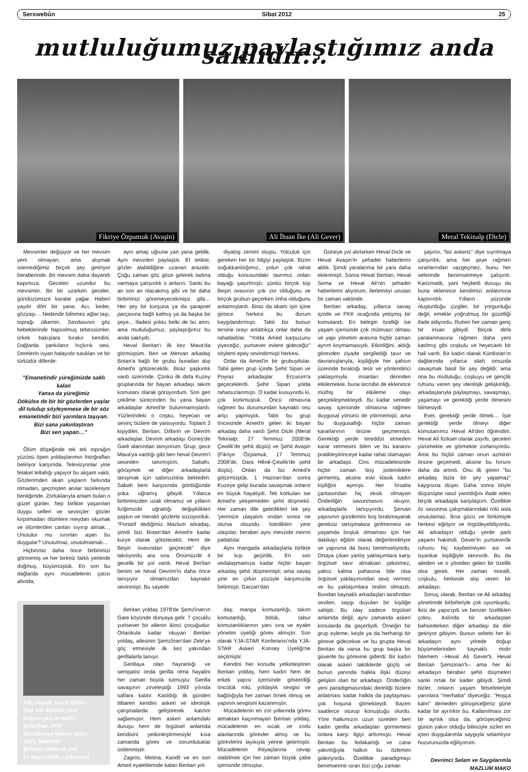Serxwebûn Sibat 2012 25
mutluluğumuz paylaştığımız anda saklıdır...
Fikriye Özpamuk (Avaşin)
Ali İhsan İke (Ali Gever)
Meral Tekinalp (Dicle)
Mevsimler değişiyor ve her mevsim yeni olmayan; ama alışmak istemediğimiz birçok şey getiriyor beraberinde. Bir mevsim daha dayandı kapımıza. Geceleri uzundur bu mevsimin. Bir bir uzarken geceler, gündüzümüze karalar yağar. Haberi yayılır dört bir yana. Acı, keder, gözyaşı… Nedendir bilinmez ağlar taşı, toprağı ülkemin. Sevdasının göz bebeklerinde hapsolmuş tebessümler, ürkek bakışlara bırakır kendini. Dağlarda yankılanır hıçkırık sesi. Derelerin isyan halayıdır tutukları ve bir türküdür dillerde:
"Emanetindir yüreğimizde saklı kalan
Yansa da yüreğimiz
Dökülse de bir bir gözlerden yaşlar
dil tutulup söyleyemese de bir söz
emanetindir bizi yarınlara taşıyan.
Bizi sana yakınlaştıran
Bizi sen yapan…"
Ölüm döşeğinde tek tek toprağın yüzünü öpen yoldaşlarımın fotoğrafları beliriyor karşımda. Televizyonlar yine felaket tellallığı yapıyor bu akşam vakti. Gözlerimden akan yaşların farkında olmadan, geçmişten anılar tazeleniyor benliğimde. Zorluklarıyla anlam bulan o güzel günler, hep birlikte yaşanılan duygu selleri ve sevinçler; gözler kırpılmadan ölümlere meydan okumak ve ölümlerden canları sıyırıp almak… Unutulur mu sınırları aşan bu duygular? Unutulmaz, unutulmamalı…
Hiçbirimiz daha önce birbirimizi görmemiş ve her birimiz farklı yerlerde doğmuş, büyümüştük. En son bu dağlarda aynı mücadelenin çatısı altında,
Adı, soyadı: Leyla ŞANLI
Kod adı: Beritan Hevi
Doğum yeri ve tarihi:
Şemzînan,1978
Mücadeleye katılım tarihi:
1993, Şemdinli
Şehadet tarihi ve yeri:
21 Mayıs 2009, Licê/Amed
aynı amaç uğruna yan yana geldik. Aynı mevzileri paylaştık. El tetikte, gözler alabildiğine uzanan arazide. Çoğu zaman göz göze gelerek tadına varmaya çalışırdık o anların. Sanki bu an son an olacakmış gibi ve bir daha birbirimizi göremeyecekmişiz gibi… Her şey bir kurşuna ya da şarapnel parçasına bağlı kalmış ya da başka bir şeye... İfadesi yoktu belki de bu anın; ama mutluluğumuz, paylaştığımız bu anda saklıydı.
Heval Beritan'ı ilk kez Mava'da görmüştüm. Ben ve Mervan arkadaş Botan'a bağlı bir grubu buradan alıp Amed'e götürecektik. Biraz şaşkınlık vardı üzerimde. Çünkü ilk defa Kuzey gruplarında bir bayan arkadaşı takım komutanı olarak görüyordum. Son geri çekilme sürecinden bu yana bayan arkadaşlar Amed'te bulunmamışlardı. Yüzlerindeki o coşku, heyecan ve sevinç bizlere de yansıyordu. Toplam 3 kişiydiler. Beritan, Dılbırin ve Devrim arkadaşlar. Devrim arkadaşı Güney'de Garê alanından tanıyorum. Grup, gece Mava'ya vardığı gibi ben heval Devrim'i sesinden tanımıştım. Sabahı, görüşmek ve diğer arkadaşlarla tanışmak için sabırsızlıkla bekledim. Sabah beni karşısında gördüğünde şoka uğramış gibiydi. Yıllarca birbirimizden uzak olmamız ve yılların fiziğimizde uğrattığı değişiklikleri şaşkın ve meraklı gözlerle süzüyorduk. "Portatif dediğimiz Mazlum arkadaş, şimdi bizi Botan'dan Amed'e kadar kurye olarak götürecekti. Hem de Beşiri ovasından geçirecek" diye takılıyordu ara sıra. Önümüzde 4 gecelik bir yol vardı. Heval Berîtan benim ve heval Devrim'in daha önce tanışıyor olmamızdan kaynaklı sevinmişti. Bu sayede
Beritan yoldaş 1978'de Şemzînan'ın Gare köyünde dünyaya gelir. 7 çocuklu yurtsever bir ailenin ikinci çocuğudur. Ortaokula kadar okuyan Beritan yoldaş, ailesinin Şemzînan'dan Zele'ye göç etmesiyle ilk kez yakından gerillalarla tanışır.
Gerillaya olan hayranlığı ve sempatisi onda gerilla olma hayalini her zaman büyük tutmuştu. Gerilla savaşının zirveleştiği 1993 yılında saflara katılır. Katıldığı ilk günden itibaren kendini askeri ve ideolojik çalışmalarda geliştirerek katılım sağlamıştır. Hem askeri anlamdaki duruşu hem de örgütsel anlamda kendisini yetkinleştirmesiyle kısa zamanda görev ve sorumluluklar üstlenmiştir.
Zagros, Metina, Kandil ve en son Amed eyaletlerinde kalan Beritan yol-
diyalog zemini oluştu. Yolculuk için gereken her tür bilgiyi paylaştık. Bizim soğukkanlılığımız, yolun çok rahat olduğu konusundaki tavrımız onları bayağı şaşırtmıştı; çünkü birçok kişi Beşiri ovasının çok zor olduğunu ve birçok grubun geçerken imha olduğunu anlatmışlardı. Biraz da abartı işin içine girince herkesi bu durum kaygılandırmıştı. Tabii biz bunun tersine orayı anlattıkça onlar daha da rahatladılar. "Yolda Amed karpuzunu yiyeceğiz, yurtsever evlere gideceğiz" söylemi epey sevindirmişti herkesi.
Onlar da Amed'in bir grubuydular. Tabii gelen grup içinde Şehit Sipan ve Poyraz arkadaşlar Erzurum'a geçeceklerdi. Şehit Sipan yolda rahatsızlanmıştı. O kadar kusuyordu ki, çok korkmuştuk. Öncü olmasına rağmen bu durumundan kaynaklı onu artçı yapmıştık. Tabii bu grup öncesinde Amed'e gelen iki bayan arkadaş daha vardı Şehit Dicle (Meral Tekinalp; 27 Temmuz 2008'de Çewlik'de şehit düştü) ve Şehit Avaşin (Fikriye Özpamuk; 17 Temmuz 2008'de, Dara Hênê-Çewlik'de şehit düştü). Onları da biz Amed'e götürmüştük. 1 Haziran'dan sonra Kuzeye gelip burada savaşmak onların en büyük hayaliydi. Tek korkuları ise Amed'e yetişemeden şehit düşmekti. Her zaman dile getirdikleri tek şey 'yerimize ulaşalım ondan sonra ne olursa olsundu. İstedikleri yere ulaştılar, beraber aynı mevzide mermi patlattılar.
Aynı mangada arkadaşlarla birlikte bir kışı geçirdik. En son vedalaşmamıza kadar hiçbir bayan arkadaş şehit düşmemişti; ama savaş yine en çirkin yüzüyle karşımızda belirmişti. Garzan'dan
daş; manga komutanlığı, takım komutanlığı, bölük, tabur komutanlıklarının yanı sıra ve eyalet yönetim üyeliği görev almıştır. Son olarak YJA-STAR Konferansı'nda YJA-STAR Askeri Konsey Üyeliği'ne seçilmiştir.
Kendini her konuda yetkinleştiren Beritan yoldaş, hem kadın hem de erkek yapısı içerisinde gösterdiği öncülük rolü, yoldaşlık sevgisi ve bağlılığıyla her zaman örnek olmuş ve yapının sevgisini kazanmıştır.
Mücadelenin en zor yıllarında görev almaktan kaçınmayan Beritan yoldaş, mücadelenin en sıcak ve zorlu alanlarında görevler almış ve bu görevlerini layıkıyla yerine getirmiştir. Mücadelenin ihtiyaçlarına cevap olabilmek için her zaman büyük çaba içerisinde olmuştur.
Güneye yol alırlarken Heval Dicle ve Heval Avaşin'in şehadet haberlerini aldık. Şimdi yaralarıma bir yara daha eklenmişti. Sonra Heval Beritan, Heval Sema ve Heval Ali'nin şehadet haberlerini alıyorum, ilerlemeyi unutan bir zaman vaktinde.
Beritan arkadaş, yıllarca savaş içinde ve PKK ocağında yetişmiş bir komutandı. En belirgin özelliği ise yaşam içerisinde çok mütevazı olması ve yapı yönetim arasına hiçbir zaman ayrım koymamasıydı. Etkinliğini, aldığı görevden ziyade sergilediği tavır ve davranışlarıyla, kişiliğiyle her şahsın üzerinde bıraktığı tesir ve yönlendirici yaklaşımıyla insanları derinden etkilemekte, buna tecrübe de eklenince müthiş bir etkileme olayı gerçekleşmekteydi. Bu kadar senedir savaş içerisinde olmasına rağmen duygusal yönünü de yitirmemişti; ama bu duygusallığı hiçbir zaman kararlarının önüne geçmemişti. Gerektiği yerde tereddüt etmeden karar vermesini bilen ve bu kararını pratikleştirinceye kadar rahat olamayan bir arkadaştı. Cins mücadelesinde hiçbir zaman boş polemiklere girmemiş, aksine eski klasik kadın kişiliğini aşmıştı. Her fırsatta çantasından hiç eksik olmayan Önderliğin savunmasını okuyor, arkadaşlarla tartışıyordu. Şervan yapısının gündemini boş bırakmayarak gereksiz tartışmalara girilmemesi ve yaşamda boşluk olmaması için her dakikayı eğitim olarak değerlendiriyor ve yapısına da bunu benimsetiyordu. Ortaya çıkan yanlış yaklaşımlara karşı örgütsel tavır almaktan çekinmez, yalnız kalma pahasına bile olsa örgütsel yaklaşımından taviz vermez ve bu yaklaşımlara teslim olmazdı. Bundan kaynaklı arkadaşları tarafından sevilen, saygı duyulan bir kişiliğe sahipti. Bu olay sadece örgütsel anlamda değil, aynı zamanda askeri konularda da geçerliydi. Örneğin bir grup eyleme, keşfe ya da herhangi bir göreve gidecekse ve bu grupta Heval Beritan da varsa bu grup başka bir güvenle bu görevine giderdi. Bir kadın olarak askeri taktiklerde güçlü ve bunun yanında halkla ilişki düzeyi gelişkin olan bir arkadaştı. Önderliğin yeni paradigmasındaki derinliği bizlere anlatması kadar halkla da paylaşması çok hoşuna gitmekteydi. Bazen saatlerce oturup konuştuğu olurdu. Yöre halkımızın uzun süreden beri kadın gerilla arkadaşları görmemesi onlara karşı ilgiyi arttırmıştı. Heval Beritan bu fedakarlığı ve cana yakınlığıyla halkın bu özlemini gideriyordu. Özellikle paradigmayı benimsetme ısrarı bizi çoğu zaman
şaşırtır, "biz askeriz" diye sıyrılmaya çalışırdık; ama her şeye rağmen ısrarlarından vazgeçmez, bunu her seferinde benimsetmeye çalışırdı. Karizmatik, yani heybetli duruşu da buna eklenince kendimizi anlatımına kaptırırdık. Yılların yüzünde oluşturduğu çizgiler, bir yorgunluğu değil, emekle yoğrulmuş bir güzelliği ifade ediyordu. Ruhen her zaman genç bir insan gibiydi. Birçok defa yaralanmasına rağmen daha yeni katılmış gibi coşkulu ve heyecanlı bir hali vardı. Bir kadın olarak Kürdistan'ın dağlarında yıllarca silah omuzda savaşmak basit bir şey değildi; ama ona bu mutluluğu, coşkuyu ve gençlik ruhunu veren şey ideolojik gelişkinliği, arkadaşlarıyla paylaşmayı, savaşmayı, yaşamayı ve gerektiği yerde ölmesini bilmesiydi.
Evet, gerektiği yerde ölmek… İşte gerektiği yerde ölmeyi diğer komutanımız Heval Ali'den öğrendim. Heval Ali fiziksel olarak zayıftı, geceleri yürümekte ve görmekte zorlanıyordu. Ama bu hiçbir zaman onun azminin önüne geçemedi, aksine bu hırsını daha da artırdı. Onu ilk gören "bu arkadaş fazla bir şey yapamaz" kaygısına düşer. Daha sonra böyle düşünüpte nasıl yanıldığını ifade eden birçok arkadaşla karşılaştım. Özellikle öz savunma çalışmalarındaki rolü asla unutulamaz. İkna gücü ve birikimiyle herkesi eğitiyor ve örgütleyebiliyordu. Ali arkadaşın olduğu yerde parti yaşamı hakimdi. Gever'in yurtseverlik ruhunu hiç kaybetmeyen asi ve isyankar kişiliğiyle tanınırdı. Bu da aileden ve o yöreden gelen bir özellik olsa gerek. Her zaman moralli, coşkulu, herkesle alıp veren bir arkadaştı.
Sonuç olarak; Beritan ve Ali arkadaş yönetimde birbirleriyle çok uyumluydu. İkisi de yapıcıydı ve benzer özellikleri çoktu. Aslında bir arkadaştan bahsederken diğer arkadaşı da dile getiriyor gibiyim. Bunun sebebi her iki arkadaşın aynı yörede doğup büyümelerinden kaynaklı mıdır bilemem –Heval Ali Gever'li, Heval Beritan Şemzinan'lı– ama her iki arkadaşın beraber şehit düşmeleri sanki ortak bir kader gibiydi. Şimdi bizler, onların yaşam felsefeleriyle yarınlara "merhaba" diyeceğiz. "Hoşça kalın" demeden görüşeceğimiz güne kadar bir ayrılıktır bu. Katlanılması zor bir ayrılık olsa da, görüşeceğimiz günün yakın olduğu bilinciyle sizleri en içten duygularımla saygıyla selamlıyor huzurunuzda eğiliyorum.
Devrimci Selam ve Saygılarımla
MAZLUM MAKO